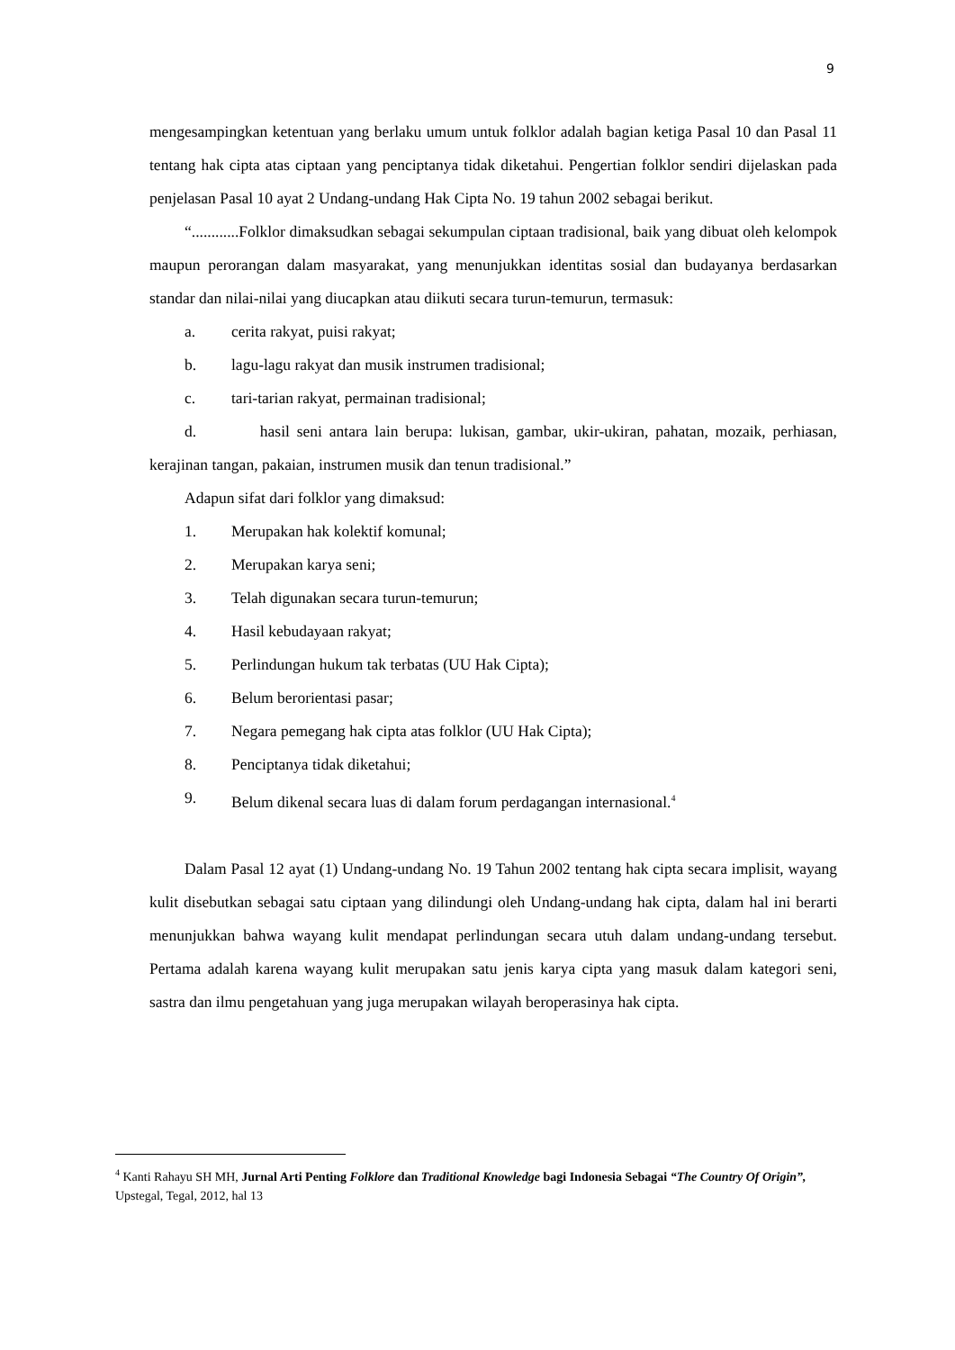9
mengesampingkan ketentuan yang berlaku umum untuk folklor adalah bagian ketiga Pasal 10 dan Pasal 11 tentang hak cipta atas ciptaan yang penciptanya tidak diketahui. Pengertian folklor sendiri dijelaskan pada penjelasan Pasal 10 ayat 2 Undang-undang Hak Cipta No. 19 tahun 2002 sebagai berikut.
“............Folklor dimaksudkan sebagai sekumpulan ciptaan tradisional, baik yang dibuat oleh kelompok maupun perorangan dalam masyarakat, yang menunjukkan identitas sosial dan budayanya berdasarkan standar dan nilai-nilai yang diucapkan atau diikuti secara turun-temurun, termasuk:
a. cerita rakyat, puisi rakyat;
b. lagu-lagu rakyat dan musik instrumen tradisional;
c. tari-tarian rakyat, permainan tradisional;
d. hasil seni antara lain berupa: lukisan, gambar, ukir-ukiran, pahatan, mozaik, perhiasan, kerajinan tangan, pakaian, instrumen musik dan tenun tradisional.”
Adapun sifat dari folklor yang dimaksud:
1. Merupakan hak kolektif komunal;
2. Merupakan karya seni;
3. Telah digunakan secara turun-temurun;
4. Hasil kebudayaan rakyat;
5. Perlindungan hukum tak terbatas (UU Hak Cipta);
6. Belum berorientasi pasar;
7. Negara pemegang hak cipta atas folklor (UU Hak Cipta);
8. Penciptanya tidak diketahui;
9. Belum dikenal secara luas di dalam forum perdagangan internasional.<sup>4</sup>
Dalam Pasal 12 ayat (1) Undang-undang No. 19 Tahun 2002 tentang hak cipta secara implisit, wayang kulit disebutkan sebagai satu ciptaan yang dilindungi oleh Undang-undang hak cipta, dalam hal ini berarti menunjukkan bahwa wayang kulit mendapat perlindungan secara utuh dalam undang-undang tersebut. Pertama adalah karena wayang kulit merupakan satu jenis karya cipta yang masuk dalam kategori seni, sastra dan ilmu pengetahuan yang juga merupakan wilayah beroperasinya hak cipta.
<sup>4</sup> Kanti Rahayu SH MH, Jurnal Arti Penting Folklore dan Traditional Knowledge bagi Indonesia Sebagai “The Country Of Origin”, Upstegal, Tegal, 2012, hal 13